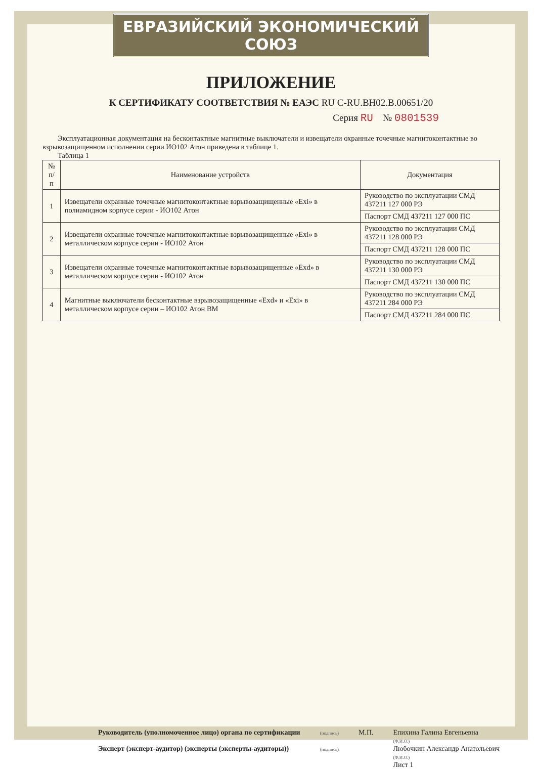ЕВРАЗИЙСКИЙ ЭКОНОМИЧЕСКИЙ СОЮЗ
ПРИЛОЖЕНИЕ
К СЕРТИФИКАТУ СООТВЕТСТВИЯ № ЕАЭС RU C-RU.BH02.B.00651/20
Серия RU № 0801539
Эксплуатационная документация на бесконтактные магнитные выключатели и извещатели охранные точечные магнитоконтактные во взрывозащищенном исполнении серии ИО102 Атон приведена в таблице 1.
Таблица 1
| № п/п | Наименование устройств | Документация |
| --- | --- | --- |
| 1 | Извещатели охранные точечные магнитоконтактные взрывозащищенные «Exi» в полиамидном корпусе серии - ИО102 Атон | Руководство по эксплуатации СМД 437211 127 000 РЭ |
| | | Паспорт СМД 437211 127 000 ПС |
| 2 | Извещатели охранные точечные магнитоконтактные взрывозащищенные «Exi» в металлическом корпусе серии - ИО102 Атон | Руководство по эксплуатации СМД 437211 128 000 РЭ |
| | | Паспорт СМД 437211 128 000 ПС |
| 3 | Извещатели охранные точечные магнитоконтактные взрывозащищенные «Exd» в металлическом корпусе серии - ИО102 Атон | Руководство по эксплуатации СМД 437211 130 000 РЭ |
| | | Паспорт СМД 437211 130 000 ПС |
| 4 | Магнитные выключатели бесконтактные взрывозащищенные «Exd» и «Exi» в металлическом корпусе серии – ИО102 Атон ВМ | Руководство по эксплуатации СМД 437211 284 000 РЭ |
| | | Паспорт СМД 437211 284 000 ПС |
Руководитель (уполномоченное лицо) органа по сертификации
Эксперт (эксперт-аудитор) (эксперты (эксперты-аудиторы))
(подпись)
(подпись)
М.П. Епихина Галина Евгеньевна
(Ф.И.О.)
Любочкин Александр Анатольевич
(Ф.И.О.)
Лист 1